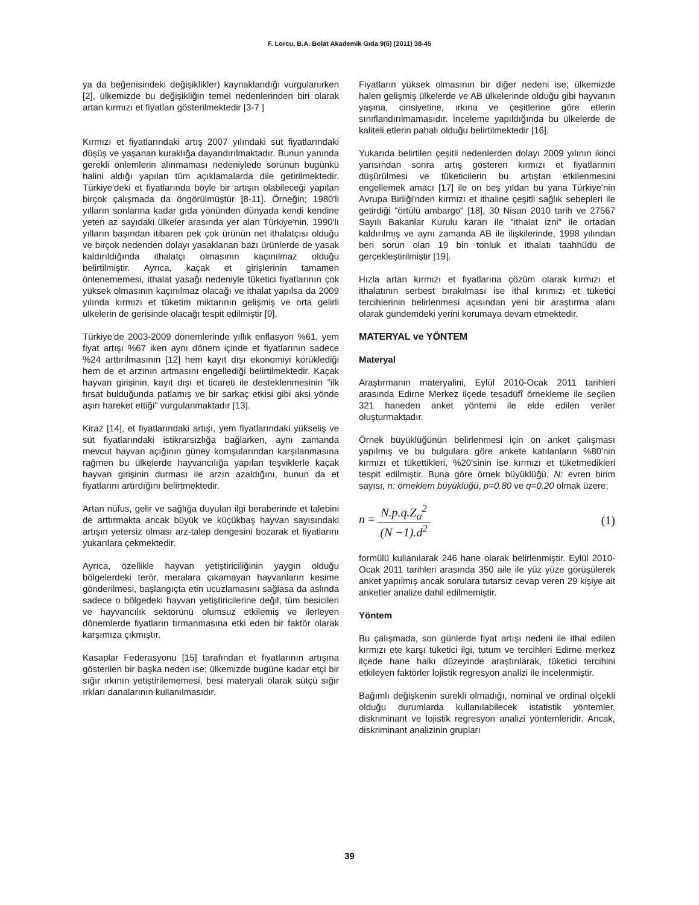F. Lorcu, B.A. Bolat Akademik Gıda 9(6) (2011) 38-45
ya da beğenisindeki değişiklikler) kaynaklandığı vurgulanırken [2], ülkemizde bu değişikliğin temel nedenlerinden biri olarak artan kırmızı et fiyatları gösterilmektedir [3-7 ]
Kırmızı et fiyatlarındaki artış 2007 yılındaki süt fiyatlarındaki düşüş ve yaşanan kuraklığa dayandırılmaktadır. Bunun yanında gerekli önlemlerin alınmaması nedeniylede sorunun bugünkü halini aldığı yapılan tüm açıklamalarda dile getirilmektedir. Türkiye'deki et fiyatlarında böyle bir artışın olabileceği yapılan birçok çalışmada da öngörülmüştür [8-11]. Örneğin; 1980'li yılların sonlarına kadar gıda yönünden dünyada kendi kendine yeten az sayıdaki ülkeler arasında yer alan Türkiye'nin, 1990'lı yılların başından itibaren pek çok ürünün net ithalatçısı olduğu ve birçok nedenden dolayı yasaklanan bazı ürünlerde de yasak kaldırıldığında ithalatçı olmasının kaçınılmaz olduğu belirtilmiştir. Ayrıca, kaçak et girişlerinin tamamen önlenememesi, ithalat yasağı nedeniyle tüketici fiyatlarının çok yüksek olmasının kaçınılmaz olacağı ve ithalat yapılsa da 2009 yılında kırmızı et tüketim miktarının gelişmiş ve orta gelirli ülkelerin de gerisinde olacağı tespit edilmiştir [9].
Türkiye'de 2003-2009 dönemlerinde yıllık enflasyon %61, yem fiyat artışı %67 iken aynı dönem içinde et fiyatlarının sadece %24 arttırılmasının [12] hem kayıt dışı ekonomiyi körüklediği hem de et arzının artmasını engellediği belirtilmektedir. Kaçak hayvan girişinin, kayıt dışı et ticareti ile desteklenmesinin "ilk fırsat bulduğunda patlamış ve bir sarkaç etkisi gibi aksi yönde aşırı hareket ettiği" vurgulanmaktadır [13].
Kiraz [14], et fiyatlarındaki artışı, yem fiyatlarındaki yükseliş ve süt fiyatlarındaki istikrarsızlığa bağlarken, aynı zamanda mevcut hayvan açığının güney komşularından karşılanmasına rağmen bu ülkelerde hayvancılığa yapılan teşviklerle kaçak hayvan girişinin durması ile arzın azaldığını, bunun da et fiyatlarını artırdığını belirtmektedir.
Artan nüfus, gelir ve sağlığa duyulan ilgi beraberinde et talebini de arttırmakta ancak büyük ve küçükbaş hayvan sayısındaki artışın yetersiz olması arz-talep dengesini bozarak et fiyatlarını yukarılara çekmektedir.
Ayrıca, özellikle hayvan yetiştiriciliğinin yaygın olduğu bölgelerdeki terör, meralara çıkamayan hayvanların kesime gönderilmesi, başlangıçta etin ucuzlamasını sağlasa da aslında sadece o bölgedeki hayvan yetiştiricilerine değil, tüm besicileri ve hayvancılık sektörünü olumsuz etkilemiş ve ilerleyen dönemlerde fiyatların tırmanmasına etki eden bir faktör olarak karşımıza çıkmıştır.
Kasaplar Federasyonu [15] tarafından et fiyatlarının artışına gösterilen bir başka neden ise; ülkemizde bugüne kadar etçi bir sığır ırkının yetiştirilememesi, besi materyali olarak sütçü sığır ırkları danalarının kullanılmasıdır.
Fiyatların yüksek olmasının bir diğer nedeni ise; ülkemizde halen gelişmiş ülkelerde ve AB ülkelerinde olduğu gibi hayvanın yaşına, cinsiyetine, ırkına ve çeşitlerine göre etlerin sınıflandırılmamasıdır. İnceleme yapıldığında bu ülkelerde de kaliteli etlerin pahalı olduğu belirtilmektedir [16].
Yukarıda belirtilen çeşitli nedenlerden dolayı 2009 yılının ikinci yarısından sonra artış gösteren kırmızı et fiyatlarının düşürülmesi ve tüketicilerin bu artıştan etkilenmesini engellemek amacı [17] ile on beş yıldan bu yana Türkiye'nin Avrupa Birliği'nden kırmızı et ithaline çeşitli sağlık sebepleri ile getirdiği "örtülü ambargo" [18], 30 Nisan 2010 tarih ve 27567 Sayılı Bakanlar Kurulu kararı ile "ithalat izni" ile ortadan kaldırılmış ve aynı zamanda AB ile ilişkilerinde, 1998 yılından beri sorun olan 19 bin tonluk et ithalatı taahhüdü de gerçekleştirilmiştir [19].
Hızla artan kırmızı et fiyatlarına çözüm olarak kırmızı et ithalatının serbest bırakılması ise ithal kırımızı et tüketici tercihlerinin belirlenmesi açısından yeni bir araştırma alanı olarak gündemdeki yerini korumaya devam etmektedir.
MATERYAL ve YÖNTEM
Materyal
Araştırmanın materyalini, Eylül 2010-Ocak 2011 tarihleri arasında Edirne Merkez ilçede tesadüfî örnekleme ile seçilen 321 haneden anket yöntemi ile elde edilen veriler oluşturmaktadır.
Örnek büyüklüğünün belirlenmesi için ön anket çalışması yapılmış ve bu bulgulara göre ankete katılanların %80'nin kırmızı et tükettikleri, %20'sinin ise kırmızı et tüketmedikleri tespit edilmiştir. Buna göre örnek büyüklüğü, N: evren birim sayısı, n: örneklem büyüklüğü, p=0.80 ve q=0.20 olmak üzere;
n = N.p.q.Z<sub>α</sub><sup>2</sup> (N −1).d<sup>2</sup> (1)
formülü kullanılarak 246 hane olarak belirlenmiştir. Eylül 2010-Ocak 2011 tarihleri arasında 350 aile ile yüz yüze görüşülerek anket yapılmış ancak sorulara tutarsız cevap veren 29 kişiye ait anketler analize dahil edilmemiştir.
Yöntem
Bu çalışmada, son günlerde fiyat artışı nedeni ile ithal edilen kırmızı ete karşı tüketici ilgi, tutum ve tercihleri Edirne merkez ilçede hane halkı düzeyinde araştırılarak, tüketici tercihini etkileyen faktörler lojistik regresyon analizi ile incelenmiştir.
Bağımlı değişkenin sürekli olmadığı, nominal ve ordinal ölçekli olduğu durumlarda kullanılabilecek istatistik yöntemler, diskriminant ve lojistik regresyon analizi yöntemleridir. Ancak, diskriminant analizinin grupları
39